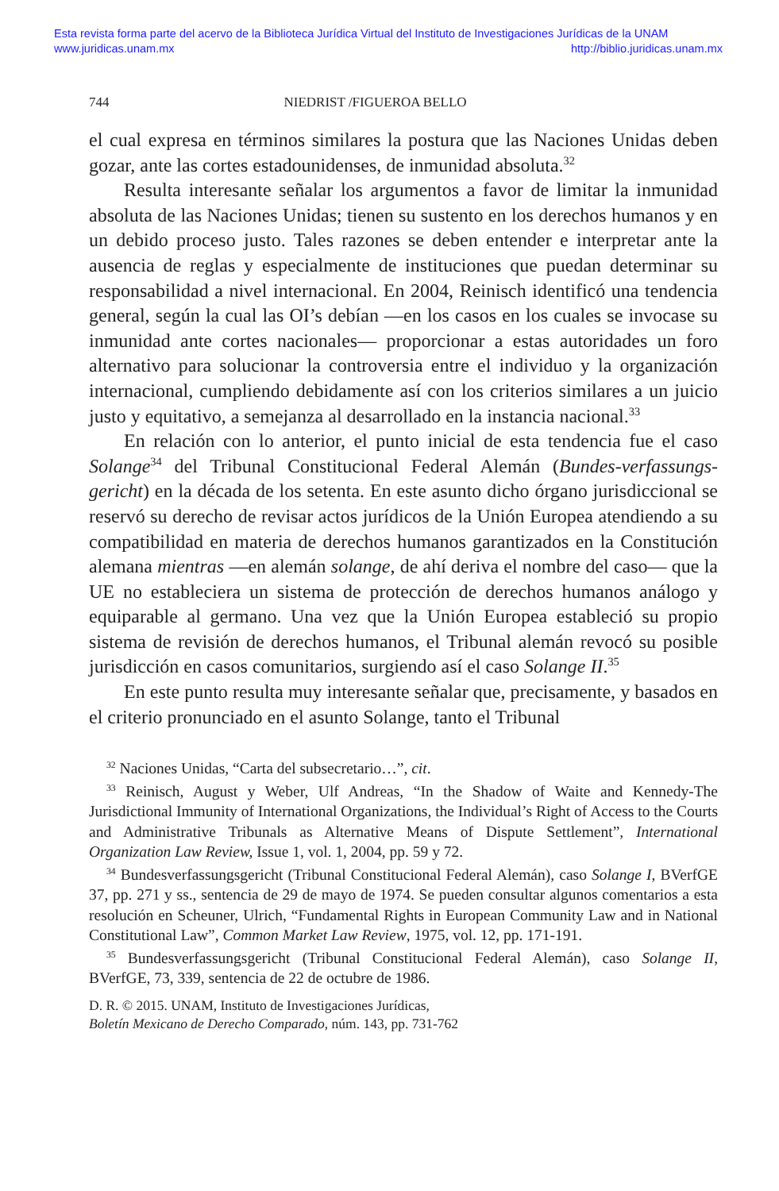Esta revista forma parte del acervo de la Biblioteca Jurídica Virtual del Instituto de Investigaciones Jurídicas de la UNAM
www.juridicas.unam.mx http://biblio.juridicas.unam.mx
744 NIEDRIST /FIGUEROA BELLO
el cual expresa en términos similares la postura que las Naciones Unidas deben gozar, ante las cortes estadounidenses, de inmunidad absoluta.<sup>32</sup>
Resulta interesante señalar los argumentos a favor de limitar la inmunidad absoluta de las Naciones Unidas; tienen su sustento en los derechos humanos y en un debido proceso justo. Tales razones se deben entender e interpretar ante la ausencia de reglas y especialmente de instituciones que puedan determinar su responsabilidad a nivel internacional. En 2004, Reinisch identificó una tendencia general, según la cual las OI’s debían —en los casos en los cuales se invocase su inmunidad ante cortes nacionales— proporcionar a estas autoridades un foro alternativo para solucionar la controversia entre el individuo y la organización internacional, cumpliendo debidamente así con los criterios similares a un juicio justo y equitativo, a semejanza al desarrollado en la instancia nacional.<sup>33</sup>
En relación con lo anterior, el punto inicial de esta tendencia fue el caso Solange<sup>34</sup> del Tribunal Constitucional Federal Alemán (Bundes-verfassungs-gericht) en la década de los setenta. En este asunto dicho órgano jurisdiccional se reservó su derecho de revisar actos jurídicos de la Unión Europea atendiendo a su compatibilidad en materia de derechos humanos garantizados en la Constitución alemana mientras —en alemán solange, de ahí deriva el nombre del caso— que la UE no estableciera un sistema de protección de derechos humanos análogo y equiparable al germano. Una vez que la Unión Europea estableció su propio sistema de revisión de derechos humanos, el Tribunal alemán revocó su posible jurisdicción en casos comunitarios, surgiendo así el caso Solange II.<sup>35</sup>
En este punto resulta muy interesante señalar que, precisamente, y basados en el criterio pronunciado en el asunto Solange, tanto el Tribunal
<sup>32</sup> Naciones Unidas, “Carta del subsecretario…”, cit.
<sup>33</sup> Reinisch, August y Weber, Ulf Andreas, “In the Shadow of Waite and Kennedy-The Jurisdictional Immunity of International Organizations, the Individual’s Right of Access to the Courts and Administrative Tribunals as Alternative Means of Dispute Settlement”, International Organization Law Review, Issue 1, vol. 1, 2004, pp. 59 y 72.
<sup>34</sup> Bundesverfassungsgericht (Tribunal Constitucional Federal Alemán), caso Solange I, BVerfGE 37, pp. 271 y ss., sentencia de 29 de mayo de 1974. Se pueden consultar algunos comentarios a esta resolución en Scheuner, Ulrich, “Fundamental Rights in European Community Law and in National Constitutional Law”, Common Market Law Review, 1975, vol. 12, pp. 171-191.
<sup>35</sup> Bundesverfassungsgericht (Tribunal Constitucional Federal Alemán), caso Solange II, BVerfGE, 73, 339, sentencia de 22 de octubre de 1986.
D. R. © 2015. UNAM, Instituto de Investigaciones Jurídicas,
Boletín Mexicano de Derecho Comparado, núm. 143, pp. 731-762